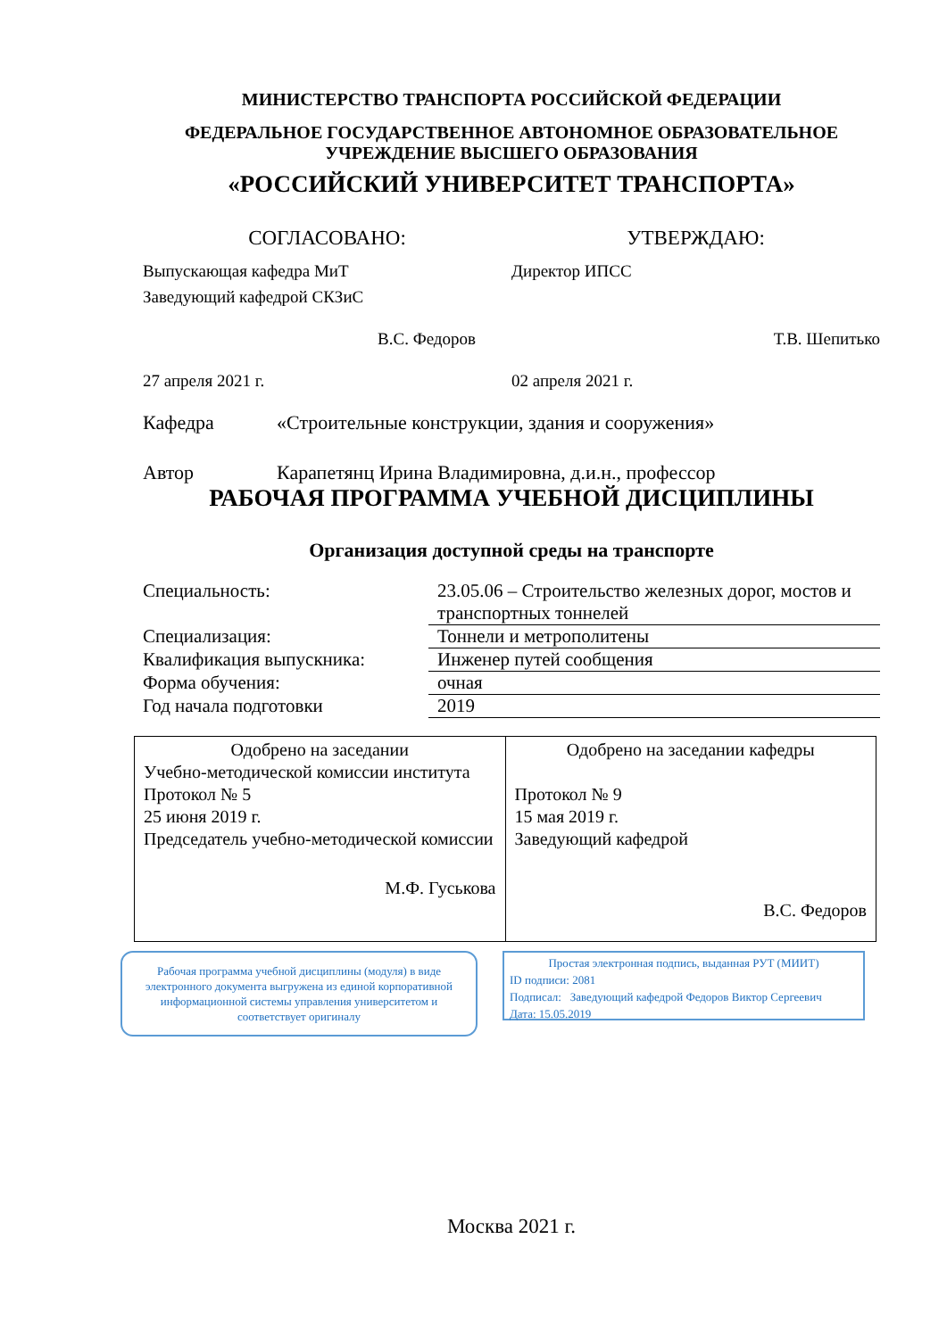МИНИСТЕРСТВО ТРАНСПОРТА РОССИЙСКОЙ ФЕДЕРАЦИИ
ФЕДЕРАЛЬНОЕ ГОСУДАРСТВЕННОЕ АВТОНОМНОЕ ОБРАЗОВАТЕЛЬНОЕ
УЧРЕЖДЕНИЕ ВЫСШЕГО ОБРАЗОВАНИЯ
«РОССИЙСКИЙ УНИВЕРСИТЕТ ТРАНСПОРТА»
СОГЛАСОВАНО:
Выпускающая кафедра МиТ
Заведующий кафедрой СКЗиС
В.С. Федоров
27 апреля 2021 г.
УТВЕРЖДАЮ:
Директор ИПСС
Т.В. Шепитько
02 апреля 2021 г.
Кафедра «Строительные конструкции, здания и сооружения»
Автор Карапетянц Ирина Владимировна, д.и.н., профессор
РАБОЧАЯ ПРОГРАММА УЧЕБНОЙ ДИСЦИПЛИНЫ
Организация доступной среды на транспорте
| Специальность: | 23.05.06 – Строительство железных дорог, мостов и транспортных тоннелей |
| Специализация: | Тоннели и метрополитены |
| Квалификация выпускника: | Инженер путей сообщения |
| Форма обучения: | очная |
| Год начала подготовки | 2019 |
| Одобрено на заседании Учебно-методической комиссии института Протокол № 5 25 июня 2019 г. Председатель учебно-методической комиссии М.Ф. Гуськова | Одобрено на заседании кафедры Протокол № 9 15 мая 2019 г. Заведующий кафедрой В.С. Федоров |
Рабочая программа учебной дисциплины (модуля) в виде электронного документа выгружена из единой корпоративной информационной системы управления университетом и соответствует оригиналу
Простая электронная подпись, выданная РУТ (МИИТ)
ID подписи: 2081
Подписал: Заведующий кафедрой Федоров Виктор Сергеевич
Дата: 15.05.2019
Москва 2021 г.